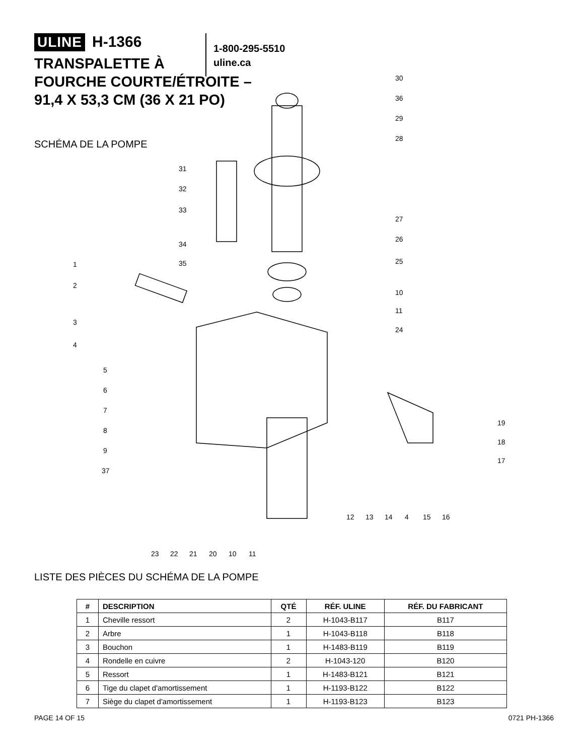ULINE H-1366
TRANSPALETTE À
FOURCHE COURTE/ÉTROITE –
91,4 X 53,3 CM (36 X 21 PO)
1-800-295-5510
uline.ca
SCHÉMA DE LA POMPE
30
36
29
28
31
32
33
34
35
27
26
25
10
11
24
1
2
3
4
5
6
7
8
9
37
19
18
17
12
13
14
4
15
16
23
22
21
20
10
11
LISTE DES PIÈCES DU SCHÉMA DE LA POMPE
| # | DESCRIPTION | QTÉ | RÉF. ULINE | RÉF. DU FABRICANT |
| --- | --- | --- | --- | --- |
| 1 | Cheville ressort | 2 | H-1043-B117 | B117 |
| 2 | Arbre | 1 | H-1043-B118 | B118 |
| 3 | Bouchon | 1 | H-1483-B119 | B119 |
| 4 | Rondelle en cuivre | 2 | H-1043-120 | B120 |
| 5 | Ressort | 1 | H-1483-B121 | B121 |
| 6 | Tige du clapet d'amortissement | 1 | H-1193-B122 | B122 |
| 7 | Siège du clapet d'amortissement | 1 | H-1193-B123 | B123 |
PAGE 14 OF 15 0721 PH-1366